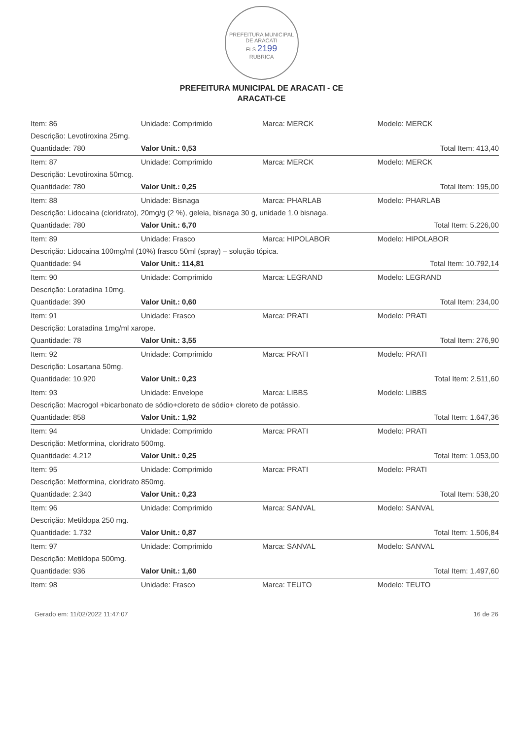PREFEITURA MUNICIPAL DE ARACATI
FLS 2199
RUBRICA
PREFEITURA MUNICIPAL DE ARACATI - CE
ARACATI-CE
| Item: 86 | Unidade: Comprimido | Marca: MERCK | Modelo: MERCK | |
| Descrição: Levotiroxina 25mg. | | | | |
| Quantidade: 780 | Valor Unit.: 0,53 | | | Total Item: 413,40 |
| Item: 87 | Unidade: Comprimido | Marca: MERCK | Modelo: MERCK | |
| Descrição: Levotiroxina 50mcg. | | | | |
| Quantidade: 780 | Valor Unit.: 0,25 | | | Total Item: 195,00 |
| Item: 88 | Unidade: Bisnaga | Marca: PHARLAB | Modelo: PHARLAB | |
| Descrição: Lidocaina (cloridrato), 20mg/g (2 %), geleia, bisnaga 30 g, unidade 1.0 bisnaga. | | | | |
| Quantidade: 780 | Valor Unit.: 6,70 | | | Total Item: 5.226,00 |
| Item: 89 | Unidade: Frasco | Marca: HIPOLABOR | Modelo: HIPOLABOR | |
| Descrição: Lidocaina 100mg/ml (10%) frasco 50ml (spray) – solução tópica. | | | | |
| Quantidade: 94 | Valor Unit.: 114,81 | | | Total Item: 10.792,14 |
| Item: 90 | Unidade: Comprimido | Marca: LEGRAND | Modelo: LEGRAND | |
| Descrição: Loratadina 10mg. | | | | |
| Quantidade: 390 | Valor Unit.: 0,60 | | | Total Item: 234,00 |
| Item: 91 | Unidade: Frasco | Marca: PRATI | Modelo: PRATI | |
| Descrição: Loratadina 1mg/ml xarope. | | | | |
| Quantidade: 78 | Valor Unit.: 3,55 | | | Total Item: 276,90 |
| Item: 92 | Unidade: Comprimido | Marca: PRATI | Modelo: PRATI | |
| Descrição: Losartana 50mg. | | | | |
| Quantidade: 10.920 | Valor Unit.: 0,23 | | | Total Item: 2.511,60 |
| Item: 93 | Unidade: Envelope | Marca: LIBBS | Modelo: LIBBS | |
| Descrição: Macrogol +bicarbonato de sódio+cloreto de sódio+ cloreto de potássio. | | | | |
| Quantidade: 858 | Valor Unit.: 1,92 | | | Total Item: 1.647,36 |
| Item: 94 | Unidade: Comprimido | Marca: PRATI | Modelo: PRATI | |
| Descrição: Metformina, cloridrato 500mg. | | | | |
| Quantidade: 4.212 | Valor Unit.: 0,25 | | | Total Item: 1.053,00 |
| Item: 95 | Unidade: Comprimido | Marca: PRATI | Modelo: PRATI | |
| Descrição: Metformina, cloridrato 850mg. | | | | |
| Quantidade: 2.340 | Valor Unit.: 0,23 | | | Total Item: 538,20 |
| Item: 96 | Unidade: Comprimido | Marca: SANVAL | Modelo: SANVAL | |
| Descrição: Metildopa 250 mg. | | | | |
| Quantidade: 1.732 | Valor Unit.: 0,87 | | | Total Item: 1.506,84 |
| Item: 97 | Unidade: Comprimido | Marca: SANVAL | Modelo: SANVAL | |
| Descrição: Metildopa 500mg. | | | | |
| Quantidade: 936 | Valor Unit.: 1,60 | | | Total Item: 1.497,60 |
| Item: 98 | Unidade: Frasco | Marca: TEUTO | Modelo: TEUTO | |
Gerado em: 11/02/2022 11:47:07 16 de 26